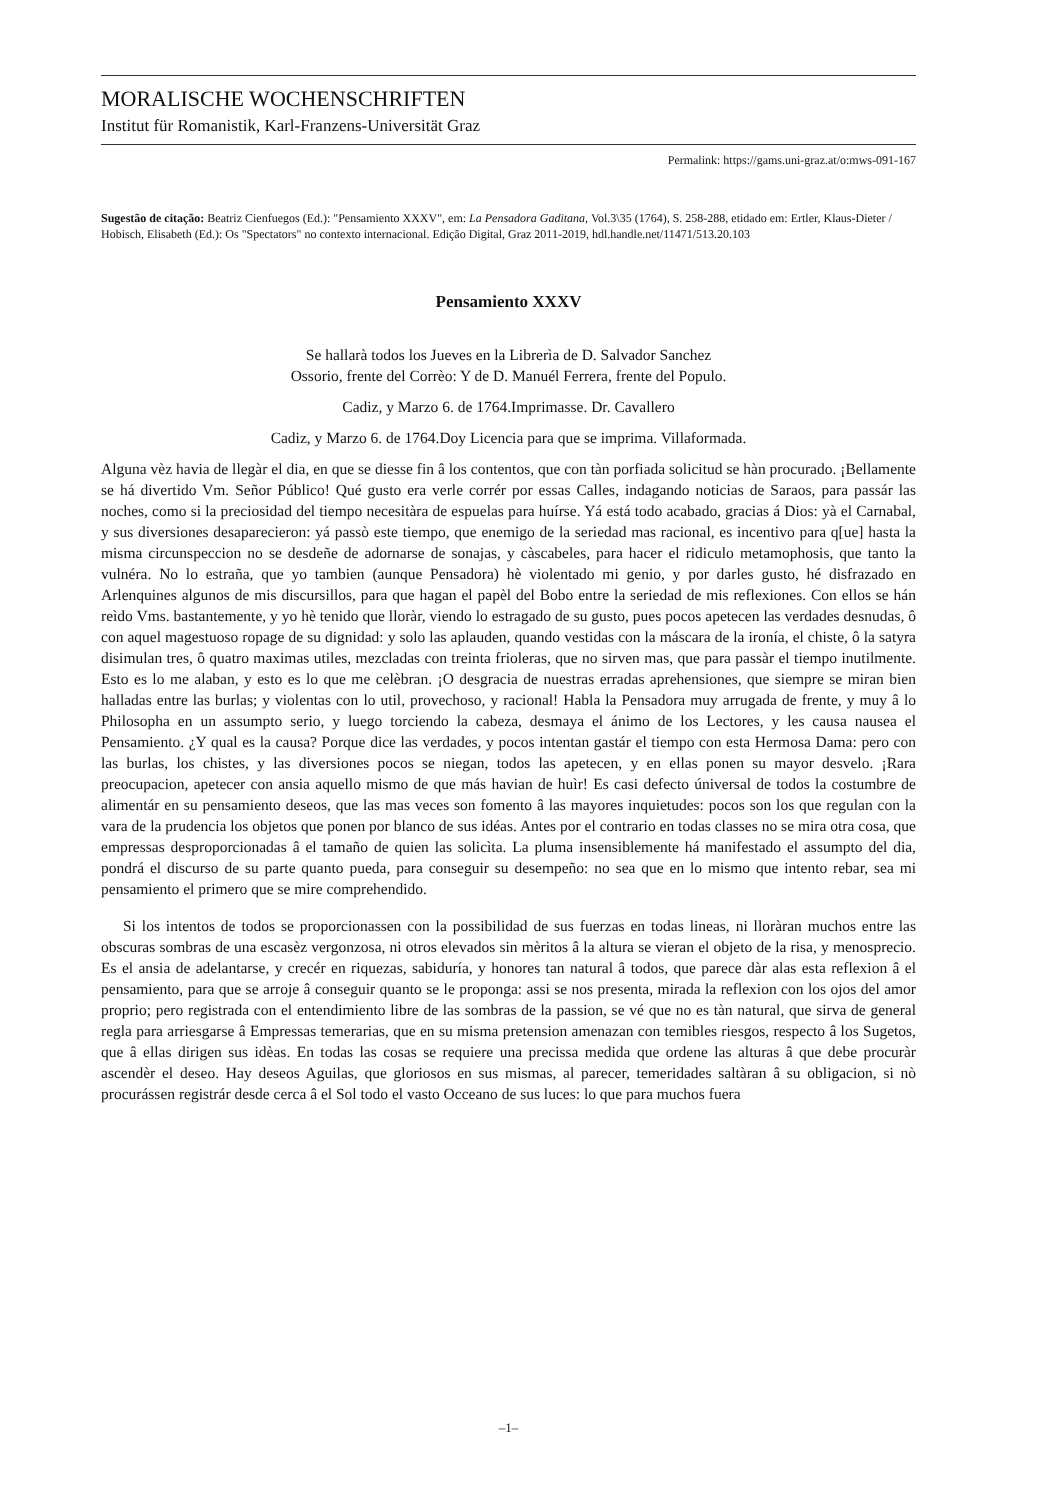MORALISCHE WOCHENSCHRIFTEN
Institut für Romanistik, Karl-Franzens-Universität Graz
Permalink: https://gams.uni-graz.at/o:mws-091-167
Sugestão de citação: Beatriz Cienfuegos (Ed.): "Pensamiento XXXV", em: La Pensadora Gaditana, Vol.3\35 (1764), S. 258-288, etidado em: Ertler, Klaus-Dieter / Hobisch, Elisabeth (Ed.): Os "Spectators" no contexto internacional. Edição Digital, Graz 2011-2019, hdl.handle.net/11471/513.20.103
Pensamiento XXXV
Se hallarà todos los Jueves en la Librerìa de D. Salvador Sanchez
Ossorio, frente del Corrèo: Y de D. Manuél Ferrera, frente del Populo.
Cadiz, y Marzo 6. de 1764.Imprimasse. Dr. Cavallero
Cadiz, y Marzo 6. de 1764.Doy Licencia para que se imprima. Villaformada.
Alguna vèz havia de llegàr el dia, en que se diesse fin â los contentos, que con tàn porfiada solicitud se hàn procurado. ¡Bellamente se há divertido Vm. Señor Público! Qué gusto era verle corrér por essas Calles, indagando noticias de Saraos, para passár las noches, como si la preciosidad del tiempo necesitàra de espuelas para huírse. Yá está todo acabado, gracias á Dios: yà el Carnabal, y sus diversiones desaparecieron: yá passò este tiempo, que enemigo de la seriedad mas racional, es incentivo para q[ue] hasta la misma circunspeccion no se desdeñe de adornarse de sonajas, y càscabeles, para hacer el ridiculo metamophosis, que tanto la vulnéra. No lo estraña, que yo tambien (aunque Pensadora) hè violentado mi genio, y por darles gusto, hé disfrazado en Arlenquines algunos de mis discursillos, para que hagan el papèl del Bobo entre la seriedad de mis reflexiones. Con ellos se hán reìdo Vms. bastantemente, y yo hè tenido que lloràr, viendo lo estragado de su gusto, pues pocos apetecen las verdades desnudas, ô con aquel magestuoso ropage de su dignidad: y solo las aplauden, quando vestidas con la máscara de la ironía, el chiste, ô la satyra disimulan tres, ô quatro maximas utiles, mezcladas con treinta frioleras, que no sirven mas, que para passàr el tiempo inutilmente. Esto es lo me alaban, y esto es lo que me celèbran. ¡O desgracia de nuestras erradas aprehensiones, que siempre se miran bien halladas entre las burlas; y violentas con lo util, provechoso, y racional! Habla la Pensadora muy arrugada de frente, y muy â lo Philosopha en un assumpto serio, y luego torciendo la cabeza, desmaya el ánimo de los Lectores, y les causa nausea el Pensamiento. ¿Y qual es la causa? Porque dice las verdades, y pocos intentan gastár el tiempo con esta Hermosa Dama: pero con las burlas, los chistes, y las diversiones pocos se niegan, todos las apetecen, y en ellas ponen su mayor desvelo. ¡Rara preocupacion, apetecer con ansia aquello mismo de que más havian de huìr! Es casi defecto úniversal de todos la costumbre de alimentár en su pensamiento deseos, que las mas veces son fomento â las mayores inquietudes: pocos son los que regulan con la vara de la prudencia los objetos que ponen por blanco de sus idéas. Antes por el contrario en todas classes no se mira otra cosa, que empressas desproporcionadas â el tamaño de quien las solicìta. La pluma insensiblemente há manifestado el assumpto del dia, pondrá el discurso de su parte quanto pueda, para conseguir su desempeño: no sea que en lo mismo que intento rebar, sea mi pensamiento el primero que se mire comprehendido.
Si los intentos de todos se proporcionassen con la possibilidad de sus fuerzas en todas lineas, ni lloràran muchos entre las obscuras sombras de una escasèz vergonzosa, ni otros elevados sin mèritos â la altura se vieran el objeto de la risa, y menosprecio. Es el ansia de adelantarse, y crecér en riquezas, sabiduría, y honores tan natural â todos, que parece dàr alas esta reflexion â el pensamiento, para que se arroje â conseguir quanto se le proponga: assi se nos presenta, mirada la reflexion con los ojos del amor proprio; pero registrada con el entendimiento libre de las sombras de la passion, se vé que no es tàn natural, que sirva de general regla para arriesgarse â Empressas temerarias, que en su misma pretension amenazan con temibles riesgos, respecto â los Sugetos, que â ellas dirigen sus idèas. En todas las cosas se requiere una precissa medida que ordene las alturas â que debe procuràr ascendèr el deseo. Hay deseos Aguilas, que gloriosos en sus mismas, al parecer, temeridades saltàran â su obligacion, si nò procurássen registrár desde cerca â el Sol todo el vasto Occeano de sus luces: lo que para muchos fuera
–1–